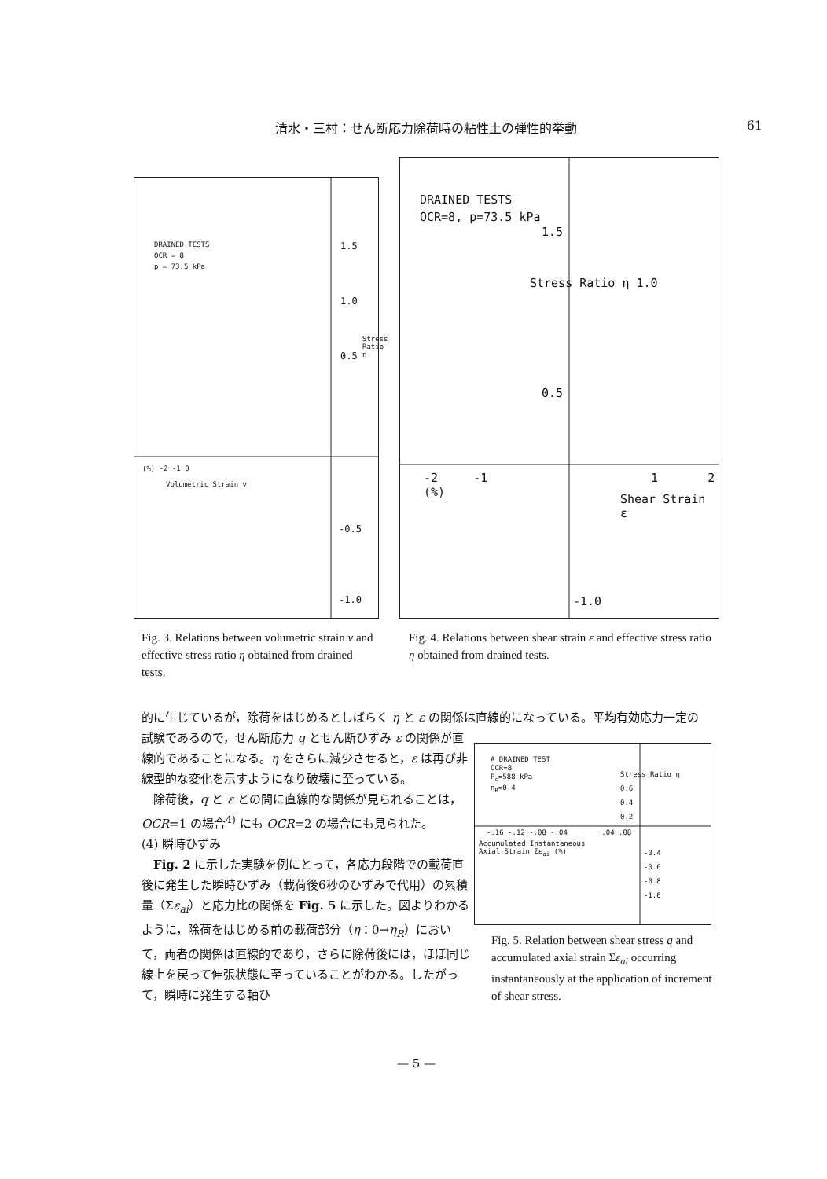清水・三村：せん断応力除荷時の粘性土の弾性的挙動 61
DRAINED TESTS
OCR = 8
p = 73.5 kPa
1.5
1.0
0.5
Stress Ratio η
(%) -2 -1 0
Volumetric Strain v
-0.5
-1.0
DRAINED TESTS
OCR=8, p=73.5 kPa
1.5
Stress Ratio η 1.0
0.5
-2 -1 1 2 (%)
Shear Strain ε
-1.0
Fig. 3. Relations between volumetric strain v and effective stress ratio η obtained from drained tests.
Fig. 4. Relations between shear strain ε and effective stress ratio η obtained from drained tests.
的に生じているが，除荷をはじめるとしばらく η と ε の関係は直線的になっている。平均有効応力一定の
試験であるので，せん断応力 q とせん断ひずみ ε の関係が直線的であることになる。η をさらに減少させると，ε は再び非線型的な変化を示すようになり破壊に至っている。
　除荷後，q と ε との間に直線的な関係が見られることは，OCR=1 の場合<sup>4)</sup> にも OCR=2 の場合にも見られた。
(4) 瞬時ひずみ
　Fig. 2 に示した実験を例にとって，各応力段階での載荷直後に発生した瞬時ひずみ（載荷後6秒のひずみで代用）の累積量（Σε<sub>ai</sub>）と応力比の関係を Fig. 5 に示した。図よりわかるように，除荷をはじめる前の載荷部分（η：0→η<sub>R</sub>）において，両者の関係は直線的であり，さらに除荷後には，ほぼ同じ線上を戻って伸張状態に至っていることがわかる。したがって，瞬時に発生する軸ひ
A DRAINED TEST
OCR=8
P<sub>c</sub>=588 kPa
η<sub>R</sub>=0.4
Stress Ratio η
0.6
0.4
0.2
-.16 -.12 -.08 -.04 .04 .08
Accumulated Instantaneous
Axial Strain Σε<sub>ai</sub> (%)
-0.4
-0.6
-0.8
-1.0
Fig. 5. Relation between shear stress q and accumulated axial strain Σε<sub>ai</sub> occurring instantaneously at the application of increment of shear stress.
— 5 —